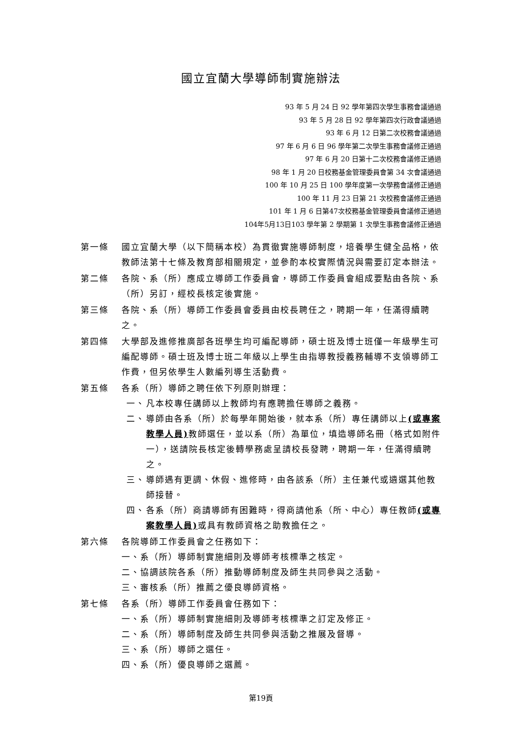國立宜蘭大學導師制實施辦法
93 年 5 月 24 日 92 學年第四次學生事務會議通過
93 年 5 月 28 日 92 學年第四次行政會議通過
93 年 6 月 12 日第二次校務會議通過
97 年 6 月 6 日 96 學年第二次學生事務會議修正通過
97 年 6 月 20 日第十二次校務會議修正通過
98 年 1 月 20 日校務基金管理委員會第 34 次會議通過
100 年 10 月 25 日 100 學年度第一次學務會議修正通過
100 年 11 月 23 日第 21 次校務會議修正通過
101 年 1 月 6 日第47次校務基金管理委員會議修正通過
104年5月13日103 學年第 2 學期第 1 次學生事務會議修正通過
第一條 國立宜蘭大學（以下簡稱本校）為貫徹實施導師制度，培養學生健全品格，依教師法第十七條及教育部相關規定，並參酌本校實際情況與需要訂定本辦法。
第二條 各院、系（所）應成立導師工作委員會，導師工作委員會組成要點由各院、系（所）另訂，經校長核定後實施。
第三條 各院、系（所）導師工作委員會委員由校長聘任之，聘期一年，任滿得續聘之。
第四條 大學部及進修推廣部各班學生均可編配導師，碩士班及博士班僅一年級學生可編配導師。碩士班及博士班二年級以上學生由指導教授義務輔導不支領導師工作費，但另依學生人數編列導生活動費。
第五條 各系（所）導師之聘任依下列原則辦理：
一、 凡本校專任講師以上教師均有應聘擔任導師之義務。
二、 導師由各系（所）於每學年開始後，就本系（所）專任講師以上(或專案教學人員) 教師選任，並以系（所）為單位，填造導師名冊（格式如附件一），送請院長核定後轉學務處呈請校長發聘，聘期一年，任滿得續聘之。
三、 導師遇有更調、休假、進修時，由各該系（所）主任兼代或遴選其他教師接替。
四、 各系（所）商請導師有困難時，得商請他系（所、中心）專任教師(或專案教學人員) 或具有教師資格之助教擔任之。
第六條 各院導師工作委員會之任務如下：
一、系（所）導師制實施細則及導師考核標準之核定。
二、協調該院各系（所）推動導師制度及師生共同參與之活動。
三、審核系（所）推薦之優良導師資格。
第七條 各系（所）導師工作委員會任務如下：
一、系（所）導師制實施細則及導師考核標準之訂定及修正。
二、系（所）導師制度及師生共同參與活動之推展及督導。
三、系（所）導師之選任。
四、系（所）優良導師之選薦。
第19頁